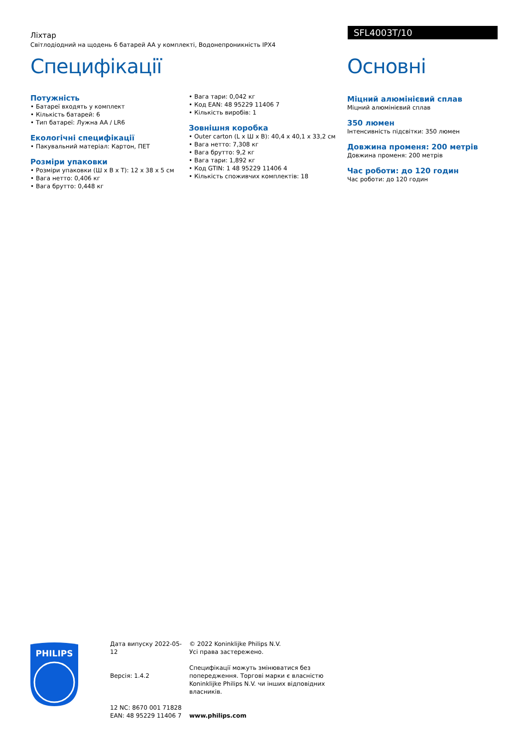Ліхтар
Світлодіодний на щодень 6 батарей AA у комплекті, Водонепроникність IPX4
SFL4003T/10
Специфікації
Потужність
• Батареї входять у комплект
• Кількість батарей: 6
• Тип батареї: Лужна AA / LR6
Екологічні специфікації
• Пакувальний матеріал: Картон, ПЕТ
Розміри упаковки
• Розміри упаковки (Ш x В x Т): 12 x 38 x 5 см
• Вага нетто: 0,406 кг
• Вага брутто: 0,448 кг
• Вага тари: 0,042 кг
• Код EAN: 48 95229 11406 7
• Кількість виробів: 1
Зовнішня коробка
• Outer carton (L x Ш x В): 40,4 x 40,1 x 33,2 см
• Вага нетто: 7,308 кг
• Вага брутто: 9,2 кг
• Вага тари: 1,892 кг
• Код GTIN: 1 48 95229 11406 4
• Кількість споживчих комплектів: 18
Основні
Міцний алюмінієвий сплав
Міцний алюмінієвий сплав
350 люмен
Інтенсивність підсвітки: 350 люмен
Довжина променя: 200 метрів
Довжина променя: 200 метрів
Час роботи: до 120 годин
Час роботи: до 120 годин
PHILIPS
Дата випуску 2022-05-12
Версія: 1.4.2
12 NC: 8670 001 71828
EAN: 48 95229 11406 7
© 2022 Koninklijke Philips N.V.
Усі права застережено.
Специфікації можуть змінюватися без попередження. Торгові марки є власністю Koninklijke Philips N.V. чи інших відповідних власників.
www.philips.com